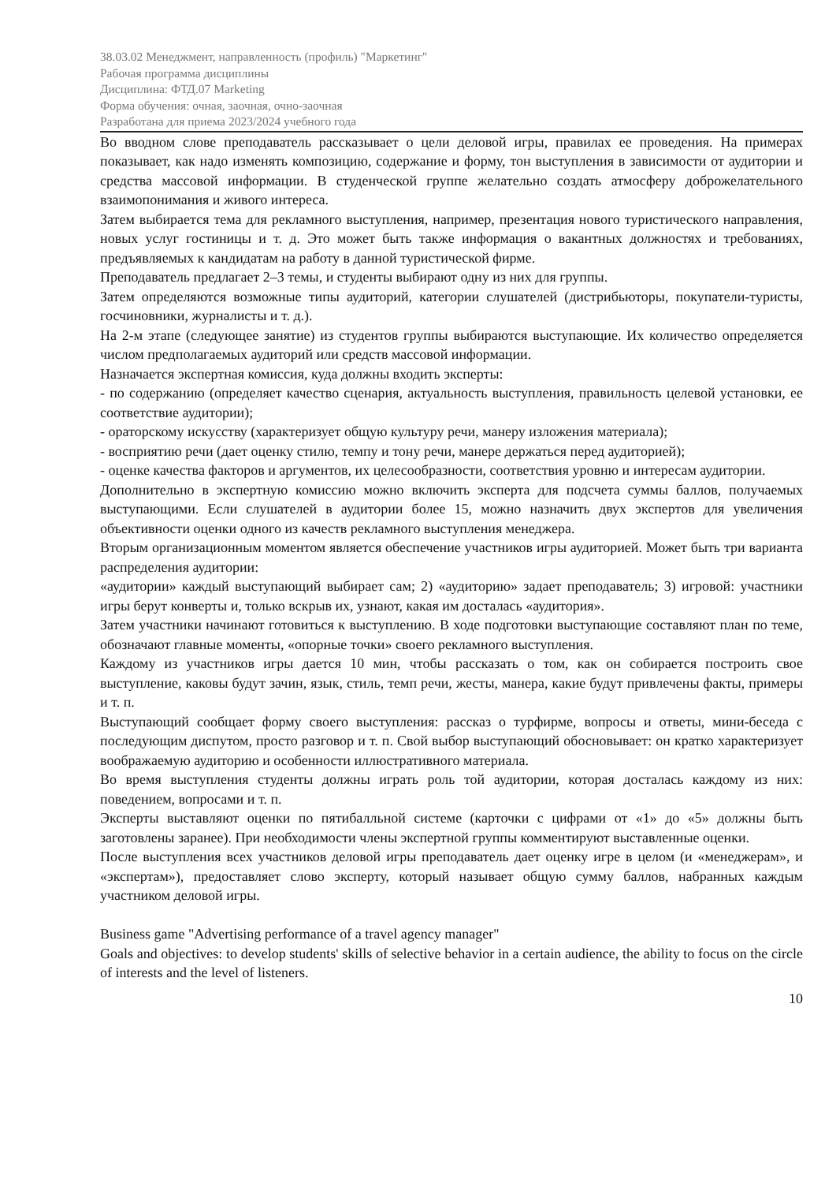38.03.02 Менеджмент, направленность (профиль) "Маркетинг"
Рабочая программа дисциплины
Дисциплина: ФТД.07 Marketing
Форма обучения: очная, заочная, очно-заочная
Разработана для приема 2023/2024 учебного года
Во вводном слове преподаватель рассказывает о цели деловой игры, правилах ее проведения. На примерах показывает, как надо изменять композицию, содержание и форму, тон выступления в зависимости от аудитории и средства массовой информации. В студенческой группе желательно создать атмосферу доброжелательного взаимопонимания и живого интереса.
Затем выбирается тема для рекламного выступления, например, презентация нового туристического направления, новых услуг гостиницы и т. д. Это может быть также информация о вакантных должностях и требованиях, предъявляемых к кандидатам на работу в данной туристической фирме.
Преподаватель предлагает 2–3 темы, и студенты выбирают одну из них для группы.
Затем определяются возможные типы аудиторий, категории слушателей (дистрибьюторы, покупатели-туристы, госчиновники, журналисты и т. д.).
На 2-м этапе (следующее занятие) из студентов группы выбираются выступающие. Их количество определяется числом предполагаемых аудиторий или средств массовой информации.
Назначается экспертная комиссия, куда должны входить эксперты:
- по содержанию (определяет качество сценария, актуальность выступления, правильность целевой установки, ее соответствие аудитории);
- ораторскому искусству (характеризует общую культуру речи, манеру изложения материала);
- восприятию речи (дает оценку стилю, темпу и тону речи, манере держаться перед аудиторией);
- оценке качества факторов и аргументов, их целесообразности, соответствия уровню и интересам аудитории.
Дополнительно в экспертную комиссию можно включить эксперта для подсчета суммы баллов, получаемых выступающими. Если слушателей в аудитории более 15, можно назначить двух экспертов для увеличения объективности оценки одного из качеств рекламного выступления менеджера.
Вторым организационным моментом является обеспечение участников игры аудиторией. Может быть три варианта распределения аудитории:
«аудитории» каждый выступающий выбирает сам; 2) «аудиторию» задает преподаватель; 3) игровой: участники игры берут конверты и, только вскрыв их, узнают, какая им досталась «аудитория».
Затем участники начинают готовиться к выступлению. В ходе подготовки выступающие составляют план по теме, обозначают главные моменты, «опорные точки» своего рекламного выступления.
Каждому из участников игры дается 10 мин, чтобы рассказать о том, как он собирается построить свое выступление, каковы будут зачин, язык, стиль, темп речи, жесты, манера, какие будут привлечены факты, примеры и т. п.
Выступающий сообщает форму своего выступления: рассказ о турфирме, вопросы и ответы, мини-беседа с последующим диспутом, просто разговор и т. п. Свой выбор выступающий обосновывает: он кратко характеризует воображаемую аудиторию и особенности иллюстративного материала.
Во время выступления студенты должны играть роль той аудитории, которая досталась каждому из них: поведением, вопросами и т. п.
Эксперты выставляют оценки по пятибалльной системе (карточки с цифрами от «1» до «5» должны быть заготовлены заранее). При необходимости члены экспертной группы комментируют выставленные оценки.
После выступления всех участников деловой игры преподаватель дает оценку игре в целом (и «менеджерам», и «экспертам»), предоставляет слово эксперту, который называет общую сумму баллов, набранных каждым участником деловой игры.
Business game "Advertising performance of a travel agency manager"
Goals and objectives: to develop students' skills of selective behavior in a certain audience, the ability to focus on the circle of interests and the level of listeners.
10